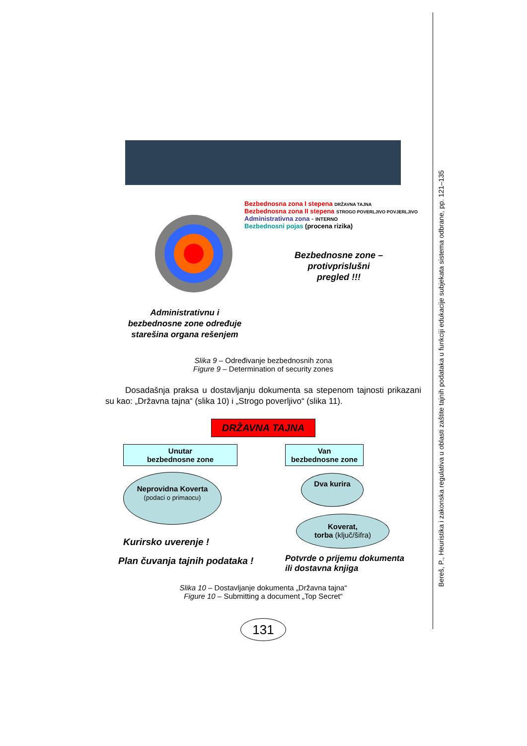Bereš, P., Heuristika i zakonska regulativa u oblasti zaštite tajnih podataka u funkciji edukacije subjekata sistema odbrane, pp. 121–135
Administrativnu i bezbednosne zone određuje starešina organa rešenjem
Bezbednosna zona I stepena DRŽAVNA TAJNA
Bezbednosna zona II stepena STROGO POVERLJIVO POVJERLJIVO
Administrativna zona - INTERNO
Bezbednosni pojas (procena rizika)
Bezbednosne zone – protivprislušni pregled !!!
Slika 9 – Određivanje bezbednosnih zona
Figure 9 – Determination of security zones
Dosadašnja praksa u dostavljanju dokumenta sa stepenom tajnosti prikazani su kao: „Državna tajna“ (slika 10) i „Strogo poverljivo“ (slika 11).
DRŽAVNA TAJNA
Unutar
bezbednosne zone
Neprovidna Koverta
(podaci o primaocu)
Kurirsko uverenje !
Plan čuvanja tajnih podataka !
Van
bezbednosne zone
Dva kurira
Koverat,
torba (ključ/šifra)
Potvrde o prijemu dokumenta
ili dostavna knjiga
Slika 10 – Dostavljanje dokumenta „Državna tajna“
Figure 10 – Submitting a document „Top Secret“
131